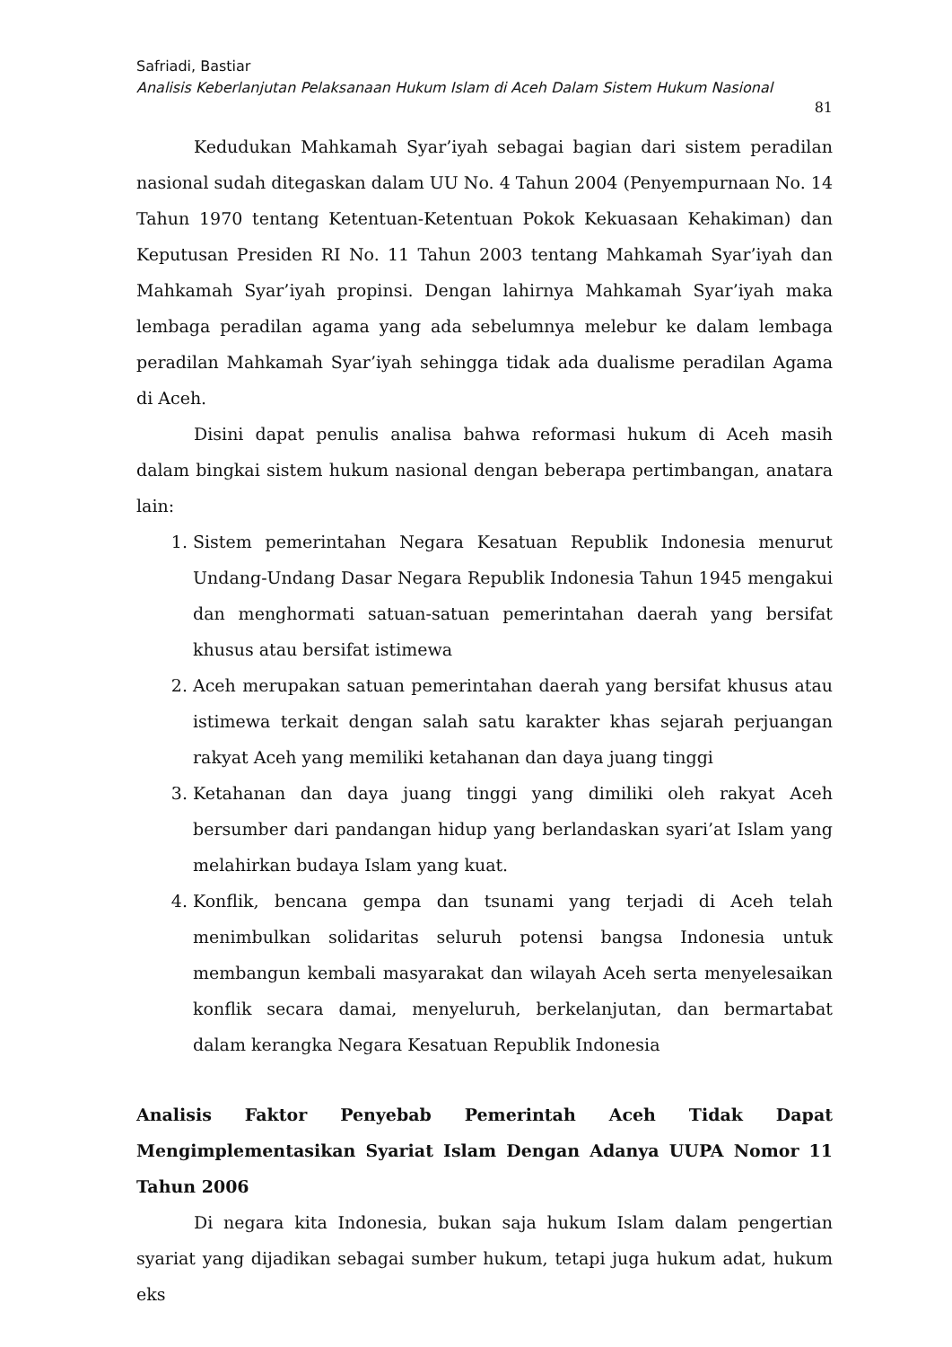Safriadi, Bastiar
Analisis Keberlanjutan Pelaksanaan Hukum Islam di Aceh Dalam Sistem Hukum Nasional
81
Kedudukan Mahkamah Syar’iyah sebagai bagian dari sistem peradilan nasional sudah ditegaskan dalam UU No. 4 Tahun 2004 (Penyempurnaan No. 14 Tahun 1970 tentang Ketentuan-Ketentuan Pokok Kekuasaan Kehakiman) dan Keputusan Presiden RI No. 11 Tahun 2003 tentang Mahkamah Syar’iyah dan Mahkamah Syar’iyah propinsi. Dengan lahirnya Mahkamah Syar’iyah maka lembaga peradilan agama yang ada sebelumnya melebur ke dalam lembaga peradilan Mahkamah Syar’iyah sehingga tidak ada dualisme peradilan Agama di Aceh.
Disini dapat penulis analisa bahwa reformasi hukum di Aceh masih dalam bingkai sistem hukum nasional dengan beberapa pertimbangan, anatara lain:
1. Sistem pemerintahan Negara Kesatuan Republik Indonesia menurut Undang-Undang Dasar Negara Republik Indonesia Tahun 1945 mengakui dan menghormati satuan-satuan pemerintahan daerah yang bersifat khusus atau bersifat istimewa
2. Aceh merupakan satuan pemerintahan daerah yang bersifat khusus atau istimewa terkait dengan salah satu karakter khas sejarah perjuangan rakyat Aceh yang memiliki ketahanan dan daya juang tinggi
3. Ketahanan dan daya juang tinggi yang dimiliki oleh rakyat Aceh bersumber dari pandangan hidup yang berlandaskan syari’at Islam yang melahirkan budaya Islam yang kuat.
4. Konflik, bencana gempa dan tsunami yang terjadi di Aceh telah menimbulkan solidaritas seluruh potensi bangsa Indonesia untuk membangun kembali masyarakat dan wilayah Aceh serta menyelesaikan konflik secara damai, menyeluruh, berkelanjutan, dan bermartabat dalam kerangka Negara Kesatuan Republik Indonesia
Analisis Faktor Penyebab Pemerintah Aceh Tidak Dapat Mengimplementasikan Syariat Islam Dengan Adanya UUPA Nomor 11 Tahun 2006
Di negara kita Indonesia, bukan saja hukum Islam dalam pengertian syariat yang dijadikan sebagai sumber hukum, tetapi juga hukum adat, hukum eks